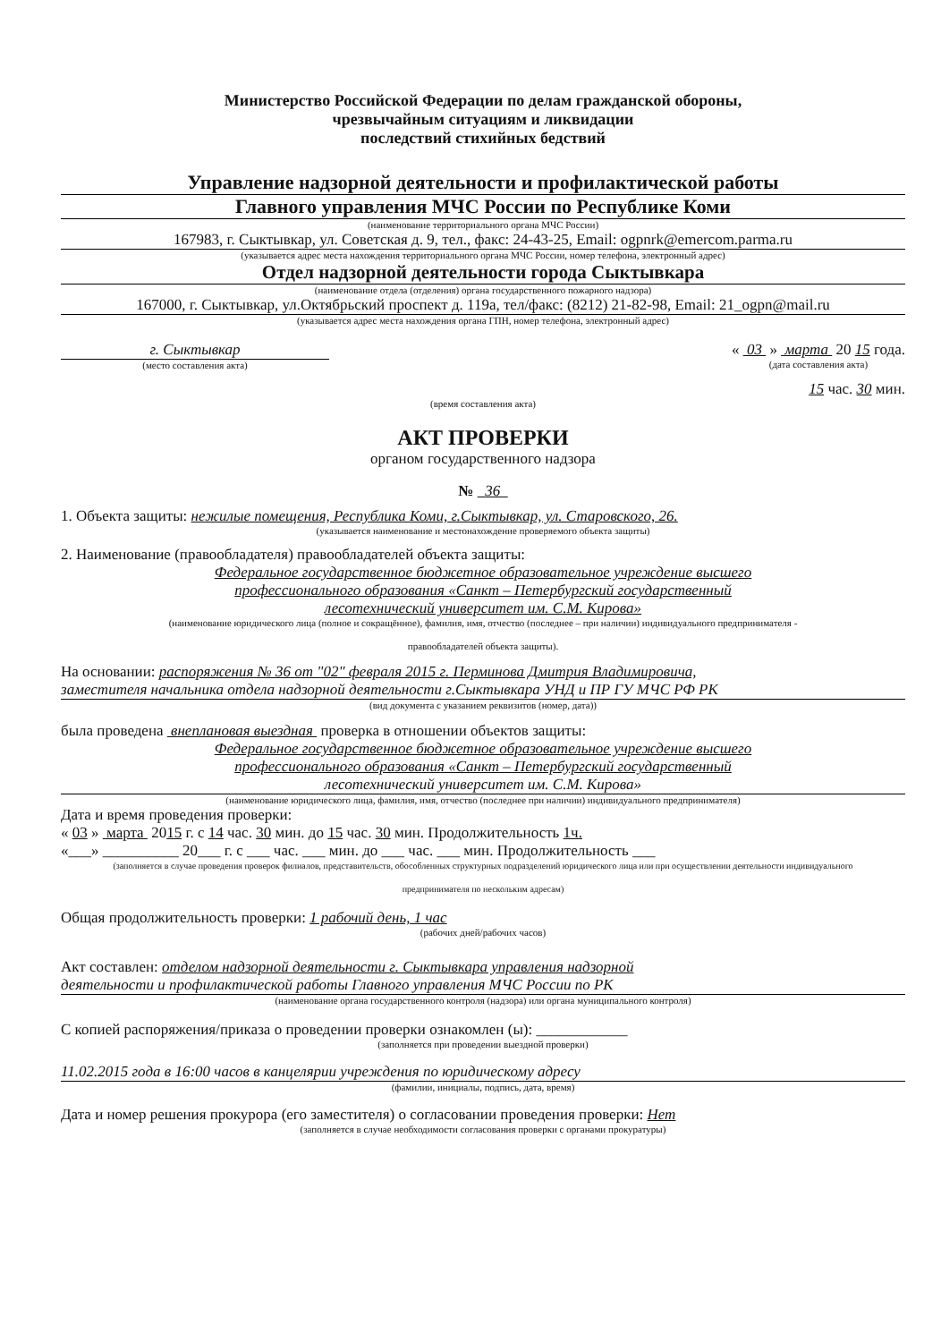Министерство Российской Федерации по делам гражданской обороны,
чрезвычайным ситуациям и ликвидации
последствий стихийных бедствий
Управление надзорной деятельности и профилактической работы
Главного управления МЧС России по Республике Коми
(наименование территориального органа МЧС России)
167983, г. Сыктывкар, ул. Советская д. 9, тел., факс: 24-43-25, Email: ogpnrk@emercom.parma.ru
(указывается адрес места нахождения территориального органа МЧС России, номер телефона, электронный адрес)
Отдел надзорной деятельности города Сыктывкара
(наименование отдела (отделения) органа государственного пожарного надзора)
167000, г. Сыктывкар, ул.Октябрьский проспект д. 119а, тел/факс: (8212) 21-82-98, Email: 21_ogpn@mail.ru
(указывается адрес места нахождения органа ГПН, номер телефона, электронный адрес)
г. Сыктывкар
(место составления акта)
« 03 » марта 20 15 года.
(дата составления акта)
15 час. 30 мин.
(время составления акта)
АКТ ПРОВЕРКИ
органом государственного надзора
№ 36
1. Объекта защиты: нежилые помещения, Республика Коми, г.Сыктывкар, ул. Старовского, 26.
(указывается наименование и местонахождение проверяемого объекта защиты)
2. Наименование (правообладателя) правообладателей объекта защиты:
Федеральное государственное бюджетное образовательное учреждение высшего
профессионального образования «Санкт – Петербургский государственный
лесотехнический университет им. С.М. Кирова»
(наименование юридического лица (полное и сокращённое), фамилия, имя, отчество (последнее – при наличии) индивидуального предпринимателя -
правообладателей объекта защиты).
На основании: распоряжения № 36 от "02" февраля 2015 г. Перминова Дмитрия Владимировича,
заместителя начальника отдела надзорной деятельности г.Сыктывкара УНД и ПР ГУ МЧС РФ РК
(вид документа с указанием реквизитов (номер, дата))
была проведена внеплановая выездная проверка в отношении объектов защиты:
Федеральное государственное бюджетное образовательное учреждение высшего
профессионального образования «Санкт – Петербургский государственный
лесотехнический университет им. С.М. Кирова»
(наименование юридического лица, фамилия, имя, отчество (последнее при наличии) индивидуального предпринимателя)
Дата и время проведения проверки:
« 03 » марта 2015 г. с 14 час. 30 мин. до 15 час. 30 мин. Продолжительность 1ч.
«___» __________ 20___ г. с ___ час. ___ мин. до ___ час. ___ мин. Продолжительность ___
(заполняется в случае проведения проверок филиалов, представительств, обособленных структурных подразделений юридического лица или при осуществлении деятельности индивидуального
предпринимателя по нескольким адресам)
Общая продолжительность проверки: 1 рабочий день, 1 час
(рабочих дней/рабочих часов)
Акт составлен: отделом надзорной деятельности г. Сыктывкара управления надзорной
деятельности и профилактической работы Главного управления МЧС России по РК
(наименование органа государственного контроля (надзора) или органа муниципального контроля)
С копией распоряжения/приказа о проведении проверки ознакомлен (ы): ____________
(заполняется при проведении выездной проверки)
11.02.2015 года в 16:00 часов в канцелярии учреждения по юридическому адресу
(фамилии, инициалы, подпись, дата, время)
Дата и номер решения прокурора (его заместителя) о согласовании проведения проверки: Нет
(заполняется в случае необходимости согласования проверки с органами прокуратуры)